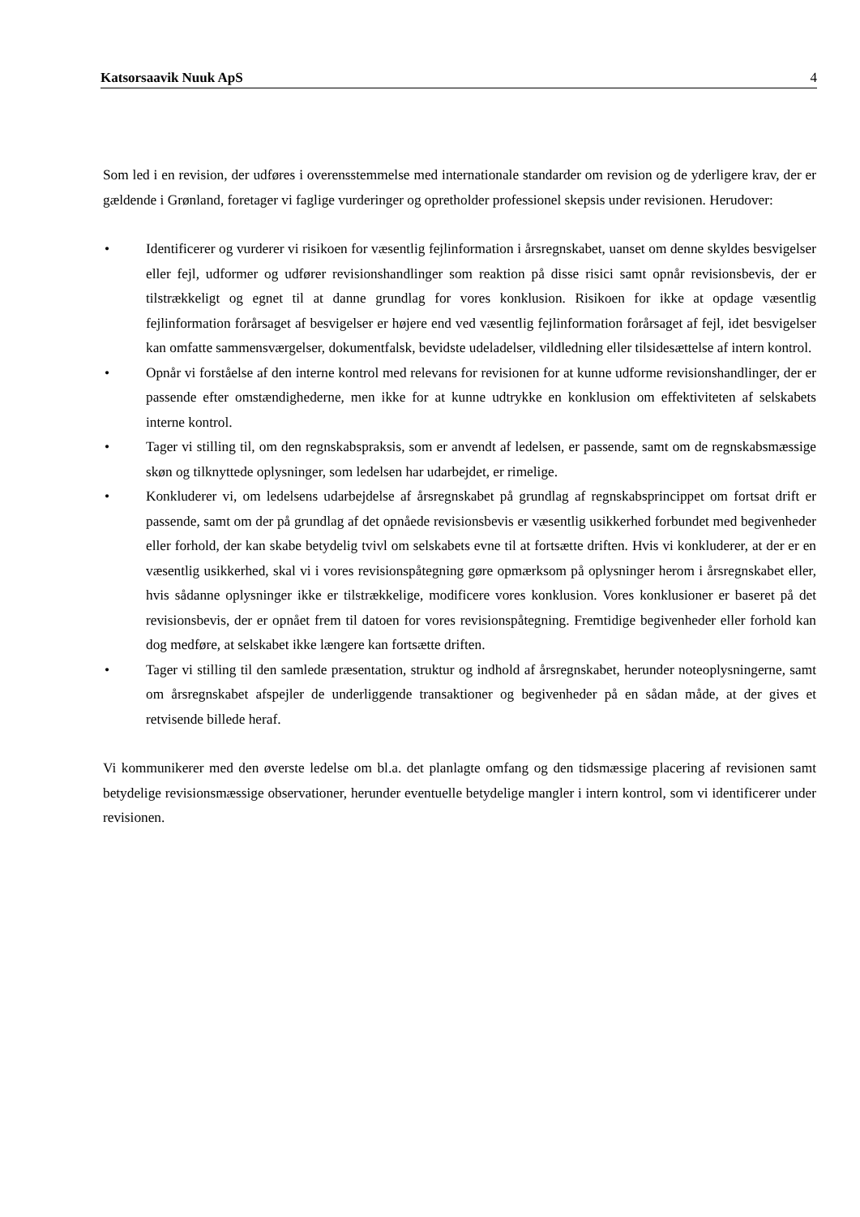Katsorsaavik Nuuk ApS 4
Som led i en revision, der udføres i overensstemmelse med internationale standarder om revision og de yderligere krav, der er gældende i Grønland, foretager vi faglige vurderinger og opretholder professionel skepsis under revisionen. Herudover:
• Identificerer og vurderer vi risikoen for væsentlig fejlinformation i årsregnskabet, uanset om denne skyldes besvigelser eller fejl, udformer og udfører revisionshandlinger som reaktion på disse risici samt opnår revisionsbevis, der er tilstrækkeligt og egnet til at danne grundlag for vores konklusion. Risikoen for ikke at opdage væsentlig fejlinformation forårsaget af besvigelser er højere end ved væsentlig fejlinformation forårsaget af fejl, idet besvigelser kan omfatte sammensværgelser, dokumentfalsk, bevidste udeladelser, vildledning eller tilsidesættelse af intern kontrol.
• Opnår vi forståelse af den interne kontrol med relevans for revisionen for at kunne udforme revisionshandlinger, der er passende efter omstændighederne, men ikke for at kunne udtrykke en konklusion om effektiviteten af selskabets interne kontrol.
• Tager vi stilling til, om den regnskabspraksis, som er anvendt af ledelsen, er passende, samt om de regnskabsmæssige skøn og tilknyttede oplysninger, som ledelsen har udarbejdet, er rimelige.
• Konkluderer vi, om ledelsens udarbejdelse af årsregnskabet på grundlag af regnskabsprincippet om fortsat drift er passende, samt om der på grundlag af det opnåede revisionsbevis er væsentlig usikkerhed forbundet med begivenheder eller forhold, der kan skabe betydelig tvivl om selskabets evne til at fortsætte driften. Hvis vi konkluderer, at der er en væsentlig usikkerhed, skal vi i vores revisionspåtegning gøre opmærksom på oplysninger herom i årsregnskabet eller, hvis sådanne oplysninger ikke er tilstrækkelige, modificere vores konklusion. Vores konklusioner er baseret på det revisionsbevis, der er opnået frem til datoen for vores revisionspåtegning. Fremtidige begivenheder eller forhold kan dog medføre, at selskabet ikke længere kan fortsætte driften.
• Tager vi stilling til den samlede præsentation, struktur og indhold af årsregnskabet, herunder noteoplysningerne, samt om årsregnskabet afspejler de underliggende transaktioner og begivenheder på en sådan måde, at der gives et retvisende billede heraf.
Vi kommunikerer med den øverste ledelse om bl.a. det planlagte omfang og den tidsmæssige placering af revisionen samt betydelige revisionsmæssige observationer, herunder eventuelle betydelige mangler i intern kontrol, som vi identificerer under revisionen.